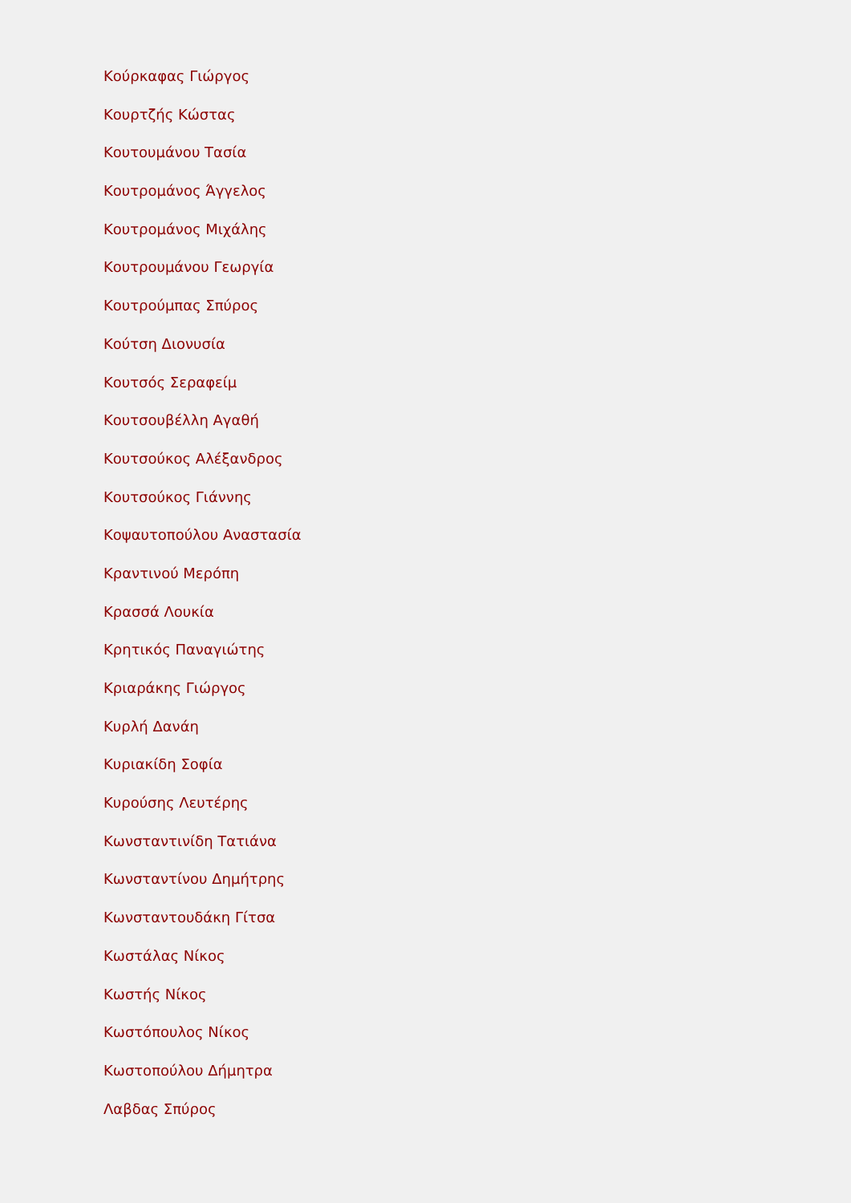Κούρκαφας Γιώργος
Κουρτζής Κώστας
Κουτουμάνου Τασία
Κουτρομάνος Άγγελος
Κουτρομάνος Μιχάλης
Κουτρουμάνου Γεωργία
Κουτρούμπας Σπύρος
Κούτση Διονυσία
Κουτσός Σεραφείμ
Κουτσουβέλλη Αγαθή
Κουτσούκος Αλέξανδρος
Κουτσούκος Γιάννης
Κοψαυτοπούλου Αναστασία
Κραντινού Μερόπη
Κρασσά Λουκία
Κρητικός Παναγιώτης
Κριαράκης Γιώργος
Κυρλή Δανάη
Κυριακίδη Σοφία
Κυρούσης Λευτέρης
Κωνσταντινίδη Τατιάνα
Κωνσταντίνου Δημήτρης
Κωνσταντουδάκη Γίτσα
Κωστάλας Νίκος
Κωστής Νίκος
Κωστόπουλος Νίκος
Κωστοπούλου Δήμητρα
Λαβδας Σπύρος